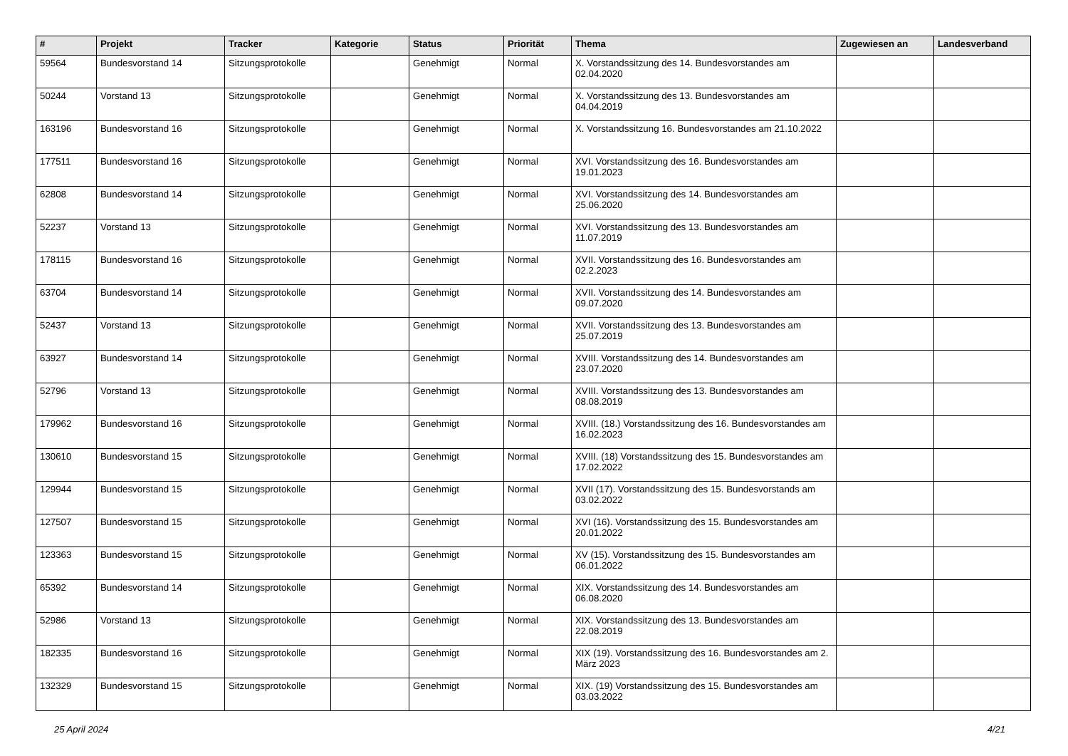| # | Projekt | Tracker | Kategorie | Status | Priorität | Thema | Zugewiesen an | Landesverband |
| --- | --- | --- | --- | --- | --- | --- | --- | --- |
| 59564 | Bundesvorstand 14 | Sitzungsprotokolle | | Genehmigt | Normal | X. Vorstandssitzung des 14. Bundesvorstandes am 02.04.2020 | | |
| 50244 | Vorstand 13 | Sitzungsprotokolle | | Genehmigt | Normal | X. Vorstandssitzung des 13. Bundesvorstandes am 04.04.2019 | | |
| 163196 | Bundesvorstand 16 | Sitzungsprotokolle | | Genehmigt | Normal | X. Vorstandssitzung 16. Bundesvorstandes am 21.10.2022 | | |
| 177511 | Bundesvorstand 16 | Sitzungsprotokolle | | Genehmigt | Normal | XVI. Vorstandssitzung des 16. Bundesvorstandes am 19.01.2023 | | |
| 62808 | Bundesvorstand 14 | Sitzungsprotokolle | | Genehmigt | Normal | XVI. Vorstandssitzung des 14. Bundesvorstandes am 25.06.2020 | | |
| 52237 | Vorstand 13 | Sitzungsprotokolle | | Genehmigt | Normal | XVI. Vorstandssitzung des 13. Bundesvorstandes am 11.07.2019 | | |
| 178115 | Bundesvorstand 16 | Sitzungsprotokolle | | Genehmigt | Normal | XVII. Vorstandssitzung des 16. Bundesvorstandes am 02.2.2023 | | |
| 63704 | Bundesvorstand 14 | Sitzungsprotokolle | | Genehmigt | Normal | XVII. Vorstandssitzung des 14. Bundesvorstandes am 09.07.2020 | | |
| 52437 | Vorstand 13 | Sitzungsprotokolle | | Genehmigt | Normal | XVII. Vorstandssitzung des 13. Bundesvorstandes am 25.07.2019 | | |
| 63927 | Bundesvorstand 14 | Sitzungsprotokolle | | Genehmigt | Normal | XVIII. Vorstandssitzung des 14. Bundesvorstandes am 23.07.2020 | | |
| 52796 | Vorstand 13 | Sitzungsprotokolle | | Genehmigt | Normal | XVIII. Vorstandssitzung des 13. Bundesvorstandes am 08.08.2019 | | |
| 179962 | Bundesvorstand 16 | Sitzungsprotokolle | | Genehmigt | Normal | XVIII. (18.) Vorstandssitzung des 16. Bundesvorstandes am 16.02.2023 | | |
| 130610 | Bundesvorstand 15 | Sitzungsprotokolle | | Genehmigt | Normal | XVIII. (18) Vorstandssitzung des 15. Bundesvorstandes am 17.02.2022 | | |
| 129944 | Bundesvorstand 15 | Sitzungsprotokolle | | Genehmigt | Normal | XVII (17). Vorstandssitzung des 15. Bundesvorstands am 03.02.2022 | | |
| 127507 | Bundesvorstand 15 | Sitzungsprotokolle | | Genehmigt | Normal | XVI (16). Vorstandssitzung des 15. Bundesvorstandes am 20.01.2022 | | |
| 123363 | Bundesvorstand 15 | Sitzungsprotokolle | | Genehmigt | Normal | XV (15). Vorstandssitzung des 15. Bundesvorstandes am 06.01.2022 | | |
| 65392 | Bundesvorstand 14 | Sitzungsprotokolle | | Genehmigt | Normal | XIX. Vorstandssitzung des 14. Bundesvorstandes am 06.08.2020 | | |
| 52986 | Vorstand 13 | Sitzungsprotokolle | | Genehmigt | Normal | XIX. Vorstandssitzung des 13. Bundesvorstandes am 22.08.2019 | | |
| 182335 | Bundesvorstand 16 | Sitzungsprotokolle | | Genehmigt | Normal | XIX (19). Vorstandssitzung des 16. Bundesvorstandes am 2. März 2023 | | |
| 132329 | Bundesvorstand 15 | Sitzungsprotokolle | | Genehmigt | Normal | XIX. (19) Vorstandssitzung des 15. Bundesvorstandes am 03.03.2022 | | |
25 April 2024 4/21